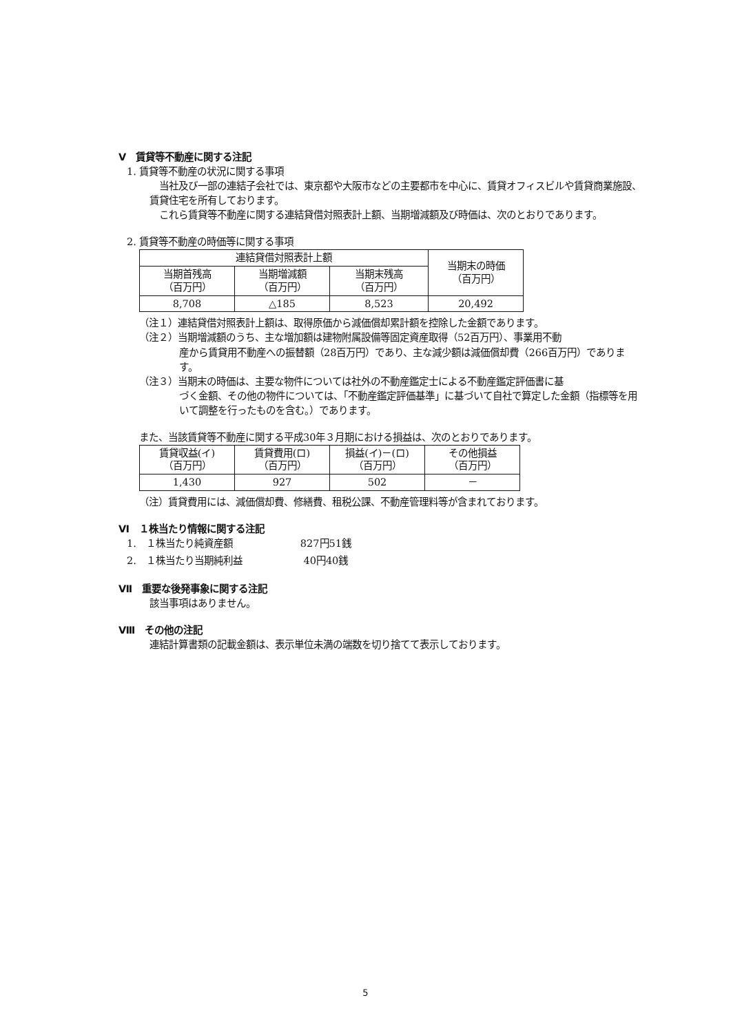Ⅴ　賃貸等不動産に関する注記
1. 賃貸等不動産の状況に関する事項
　当社及び一部の連結子会社では、東京都や大阪市などの主要都市を中心に、賃貸オフィスビルや賃貸商業施設、賃貸住宅を所有しております。
　これら賃貸等不動産に関する連結貸借対照表計上額、当期増減額及び時価は、次のとおりであります。
2. 賃貸等不動産の時価等に関する事項
| 連結貸借対照表計上額 | | | 当期末の時価 （百万円） |
| 当期首残高 （百万円） | 当期増減額 （百万円） | 当期末残高 （百万円） | |
| 8,708 | △185 | 8,523 | 20,492 |
（注１）連結貸借対照表計上額は、取得原価から減価償却累計額を控除した金額であります。
（注２）当期増減額のうち、主な増加額は建物附属設備等固定資産取得（52百万円）、事業用不動
産から賃貸用不動産への振替額（28百万円）であり、主な減少額は減価償却費（266百万円）であります。
（注３）当期末の時価は、主要な物件については社外の不動産鑑定士による不動産鑑定評価書に基
づく金額、その他の物件については、「不動産鑑定評価基準」に基づいて自社で算定した金額（指標等を用いて調整を行ったものを含む。）であります。
また、当該賃貸等不動産に関する平成30年３月期における損益は、次のとおりであります。
| 賃貸収益(イ) （百万円） | 賃貸費用(ロ) （百万円） | 損益(イ)－(ロ) （百万円） | その他損益 （百万円） |
| 1,430 | 927 | 502 | － |
（注）賃貸費用には、減価償却費、修繕費、租税公課、不動産管理料等が含まれております。
Ⅵ　１株当たり情報に関する注記
1.　１株当たり純資産額　　　　　　　827円51銭
2.　１株当たり当期純利益　　　　　　 40円40銭
Ⅶ　重要な後発事象に関する注記
該当事項はありません。
Ⅷ　その他の注記
連結計算書類の記載金額は、表示単位未満の端数を切り捨てて表示しております。
5